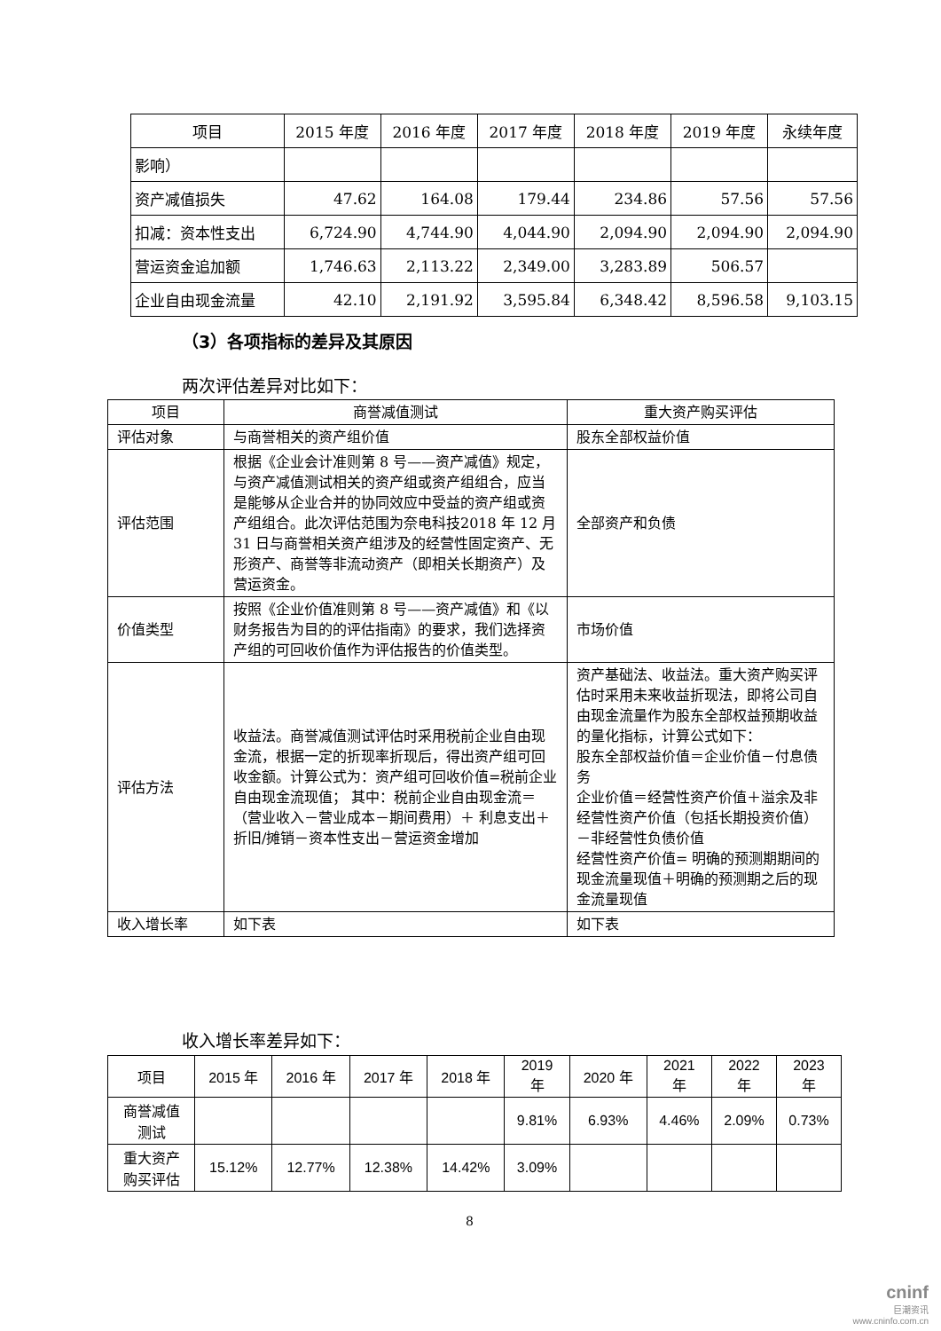| 项目 | 2015 年度 | 2016 年度 | 2017 年度 | 2018 年度 | 2019 年度 | 永续年度 |
| --- | --- | --- | --- | --- | --- | --- |
| 影响） | | | | | | |
| 资产减值损失 | 47.62 | 164.08 | 179.44 | 234.86 | 57.56 | 57.56 |
| 扣减：资本性支出 | 6,724.90 | 4,744.90 | 4,044.90 | 2,094.90 | 2,094.90 | 2,094.90 |
| 营运资金追加额 | 1,746.63 | 2,113.22 | 2,349.00 | 3,283.89 | 506.57 | |
| 企业自由现金流量 | 42.10 | 2,191.92 | 3,595.84 | 6,348.42 | 8,596.58 | 9,103.15 |
（3）各项指标的差异及其原因
两次评估差异对比如下：
| 项目 | 商誉减值测试 | 重大资产购买评估 |
| --- | --- | --- |
| 评估对象 | 与商誉相关的资产组价值 | 股东全部权益价值 |
| 评估范围 | 根据《企业会计准则第 8 号——资产减值》规定，与资产减值测试相关的资产组或资产组组合，应当是能够从企业合并的协同效应中受益的资产组或资产组组合。此次评估范围为奈电科技2018 年 12 月 31 日与商誉相关资产组涉及的经营性固定资产、无形资产、商誉等非流动资产（即相关长期资产）及营运资金。 | 全部资产和负债 |
| 价值类型 | 按照《企业价值准则第 8 号——资产减值》和《以财务报告为目的的评估指南》的要求，我们选择资产组的可回收价值作为评估报告的价值类型。 | 市场价值 |
| 评估方法 | 收益法。商誉减值测试评估时采用税前企业自由现金流，根据一定的折现率折现后，得出资产组可回收金额。计算公式为：资产组可回收价值=税前企业自由现金流现值； 其中：税前企业自由现金流＝（营业收入－营业成本－期间费用）＋ 利息支出＋折旧/摊销－资本性支出－营运资金增加 | 资产基础法、收益法。重大资产购买评估时采用未来收益折现法，即将公司自由现金流量作为股东全部权益预期收益的量化指标，计算公式如下： 股东全部权益价值＝企业价值－付息债务 企业价值＝经营性资产价值＋溢余及非经营性资产价值（包括长期投资价值） －非经营性负债价值 经营性资产价值= 明确的预测期期间的现金流量现值＋明确的预测期之后的现金流量现值 |
| 收入增长率 | 如下表 | 如下表 |
收入增长率差异如下：
| 项目 | 2015 年 | 2016 年 | 2017 年 | 2018 年 | 2019 年 | 2020 年 | 2021 年 | 2022 年 | 2023 年 |
| --- | --- | --- | --- | --- | --- | --- | --- | --- | --- |
| 商誉减值 测试 | | | | | 9.81% | 6.93% | 4.46% | 2.09% | 0.73% |
| 重大资产 购买评估 | 15.12% | 12.77% | 12.38% | 14.42% | 3.09% | | | | |
8
cninf
巨潮资讯
www.cninfo.com.cn